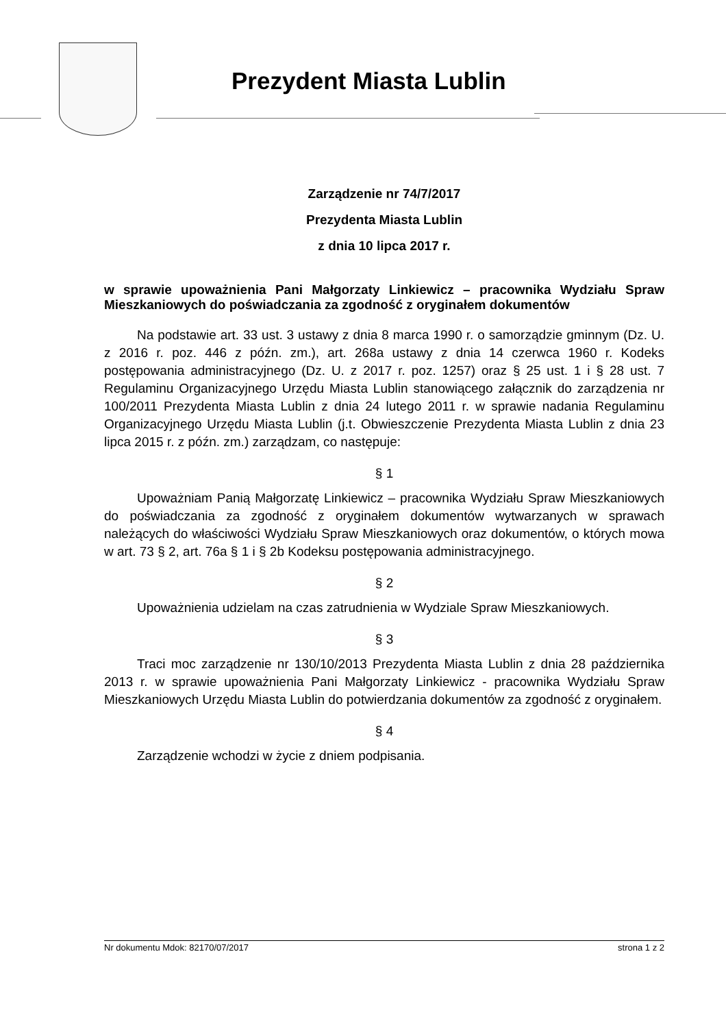Prezydent Miasta Lublin
Zarządzenie nr 74/7/2017
Prezydenta Miasta Lublin
z dnia 10 lipca 2017 r.
w sprawie upoważnienia Pani Małgorzaty Linkiewicz – pracownika Wydziału Spraw Mieszkaniowych do poświadczania za zgodność z oryginałem dokumentów
Na podstawie art. 33 ust. 3 ustawy z dnia 8 marca 1990 r. o samorządzie gminnym (Dz. U. z 2016 r. poz. 446 z późn. zm.), art. 268a ustawy z dnia 14 czerwca 1960 r. Kodeks postępowania administracyjnego (Dz. U. z 2017 r. poz. 1257) oraz § 25 ust. 1 i § 28 ust. 7 Regulaminu Organizacyjnego Urzędu Miasta Lublin stanowiącego załącznik do zarządzenia nr 100/2011 Prezydenta Miasta Lublin z dnia 24 lutego 2011 r. w sprawie nadania Regulaminu Organizacyjnego Urzędu Miasta Lublin (j.t. Obwieszczenie Prezydenta Miasta Lublin z dnia 23 lipca 2015 r. z późn. zm.) zarządzam, co następuje:
§ 1
Upoważniam Panią Małgorzatę Linkiewicz – pracownika Wydziału Spraw Mieszkaniowych do poświadczania za zgodność z oryginałem dokumentów wytwarzanych w sprawach należących do właściwości Wydziału Spraw Mieszkaniowych oraz dokumentów, o których mowa w art. 73 § 2, art. 76a § 1 i § 2b Kodeksu postępowania administracyjnego.
§ 2
Upoważnienia udzielam na czas zatrudnienia w Wydziale Spraw Mieszkaniowych.
§ 3
Traci moc zarządzenie nr 130/10/2013 Prezydenta Miasta Lublin z dnia 28 października 2013 r. w sprawie upoważnienia Pani Małgorzaty Linkiewicz - pracownika Wydziału Spraw Mieszkaniowych Urzędu Miasta Lublin do potwierdzania dokumentów za zgodność z oryginałem.
§ 4
Zarządzenie wchodzi w życie z dniem podpisania.
Nr dokumentu Mdok: 82170/07/2017 strona 1 z 2